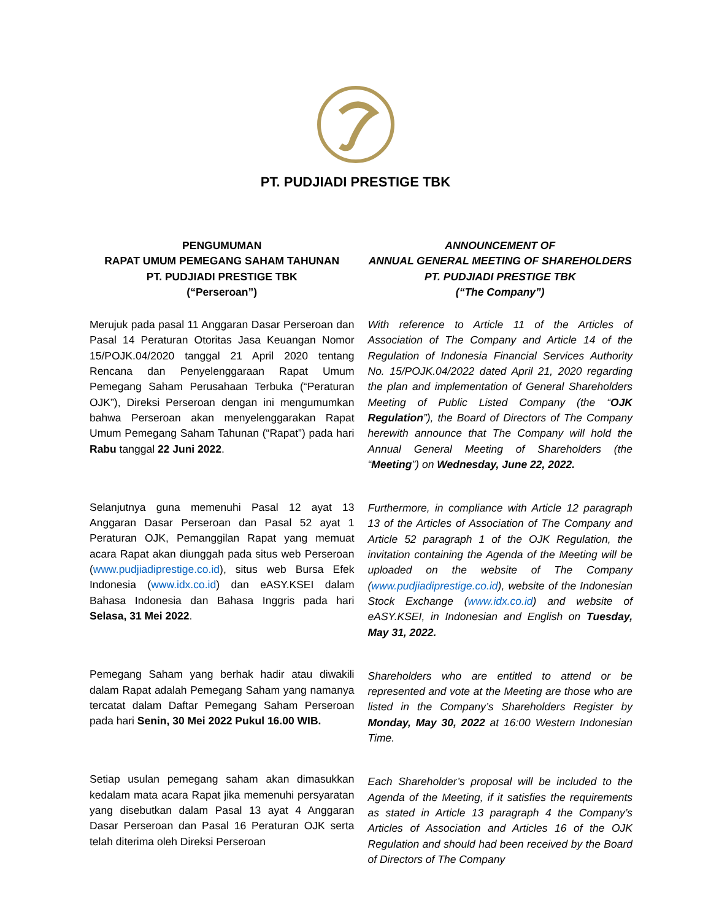PT. PUDJIADI PRESTIGE TBK
PENGUMUMAN
RAPAT UMUM PEMEGANG SAHAM TAHUNAN
PT. PUDJIADI PRESTIGE TBK
(“Perseroan”)
Merujuk pada pasal 11 Anggaran Dasar Perseroan dan Pasal 14 Peraturan Otoritas Jasa Keuangan Nomor 15/POJK.04/2020 tanggal 21 April 2020 tentang Rencana dan Penyelenggaraan Rapat Umum Pemegang Saham Perusahaan Terbuka (“Peraturan OJK”), Direksi Perseroan dengan ini mengumumkan bahwa Perseroan akan menyelenggarakan Rapat Umum Pemegang Saham Tahunan (“Rapat”) pada hari Rabu tanggal 22 Juni 2022.
Selanjutnya guna memenuhi Pasal 12 ayat 13 Anggaran Dasar Perseroan dan Pasal 52 ayat 1 Peraturan OJK, Pemanggilan Rapat yang memuat acara Rapat akan diunggah pada situs web Perseroan (www.pudjiadiprestige.co.id), situs web Bursa Efek Indonesia (www.idx.co.id) dan eASY.KSEI dalam Bahasa Indonesia dan Bahasa Inggris pada hari Selasa, 31 Mei 2022.
Pemegang Saham yang berhak hadir atau diwakili dalam Rapat adalah Pemegang Saham yang namanya tercatat dalam Daftar Pemegang Saham Perseroan pada hari Senin, 30 Mei 2022 Pukul 16.00 WIB.
Setiap usulan pemegang saham akan dimasukkan kedalam mata acara Rapat jika memenuhi persyaratan yang disebutkan dalam Pasal 13 ayat 4 Anggaran Dasar Perseroan dan Pasal 16 Peraturan OJK serta telah diterima oleh Direksi Perseroan
ANNOUNCEMENT OF
ANNUAL GENERAL MEETING OF SHAREHOLDERS
PT. PUDJIADI PRESTIGE TBK
(“The Company”)
With reference to Article 11 of the Articles of Association of The Company and Article 14 of the Regulation of Indonesia Financial Services Authority No. 15/POJK.04/2022 dated April 21, 2020 regarding the plan and implementation of General Shareholders Meeting of Public Listed Company (the “OJK Regulation”), the Board of Directors of The Company herewith announce that The Company will hold the Annual General Meeting of Shareholders (the “Meeting”) on Wednesday, June 22, 2022.
Furthermore, in compliance with Article 12 paragraph 13 of the Articles of Association of The Company and Article 52 paragraph 1 of the OJK Regulation, the invitation containing the Agenda of the Meeting will be uploaded on the website of The Company (www.pudjiadiprestige.co.id), website of the Indonesian Stock Exchange (www.idx.co.id) and website of eASY.KSEI, in Indonesian and English on Tuesday, May 31, 2022.
Shareholders who are entitled to attend or be represented and vote at the Meeting are those who are listed in the Company’s Shareholders Register by Monday, May 30, 2022 at 16:00 Western Indonesian Time.
Each Shareholder’s proposal will be included to the Agenda of the Meeting, if it satisfies the requirements as stated in Article 13 paragraph 4 the Company’s Articles of Association and Articles 16 of the OJK Regulation and should had been received by the Board of Directors of The Company